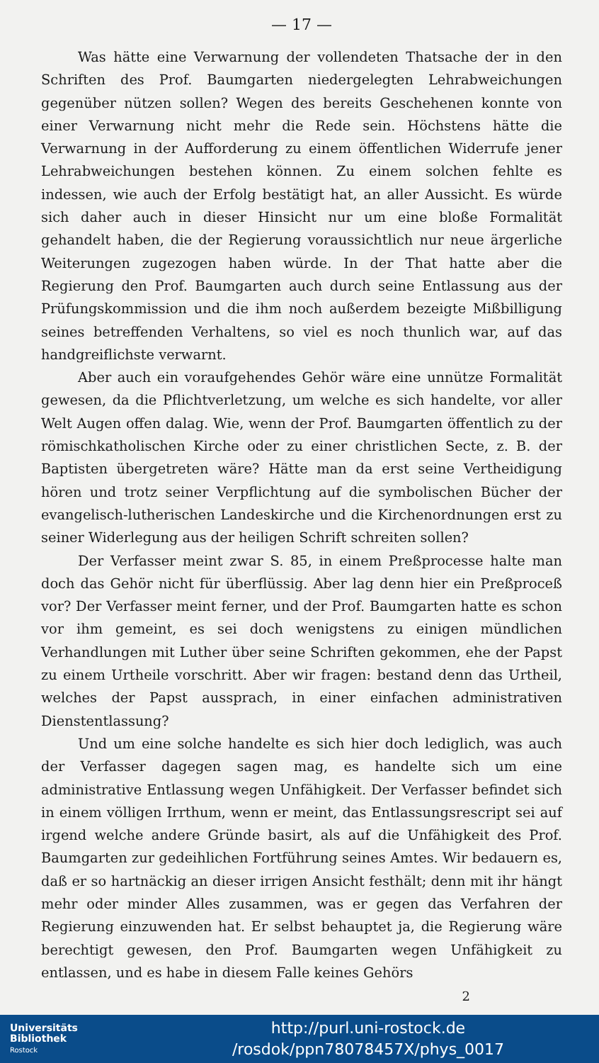— 17 —
Was hätte eine Verwarnung der vollendeten Thatsache der in den Schriften des Prof. Baumgarten niedergelegten Lehrabweichungen gegenüber nützen sollen? Wegen des bereits Geschehenen konnte von einer Verwarnung nicht mehr die Rede sein. Höchstens hätte die Verwarnung in der Aufforderung zu einem öffentlichen Widerrufe jener Lehrabweichungen bestehen können. Zu einem solchen fehlte es indessen, wie auch der Erfolg bestätigt hat, an aller Aussicht. Es würde sich daher auch in dieser Hinsicht nur um eine bloße Formalität gehandelt haben, die der Regierung voraussichtlich nur neue ärgerliche Weiterungen zugezogen haben würde. In der That hatte aber die Regierung den Prof. Baumgarten auch durch seine Entlassung aus der Prüfungskommission und die ihm noch außerdem bezeigte Mißbilligung seines betreffenden Verhaltens, so viel es noch thunlich war, auf das handgreiflichste verwarnt.
Aber auch ein voraufgehendes Gehör wäre eine unnütze Formalität gewesen, da die Pflichtverletzung, um welche es sich handelte, vor aller Welt Augen offen dalag. Wie, wenn der Prof. Baumgarten öffentlich zu der römischkatholischen Kirche oder zu einer christlichen Secte, z. B. der Baptisten übergetreten wäre? Hätte man da erst seine Vertheidigung hören und trotz seiner Verpflichtung auf die symbolischen Bücher der evangelisch-lutherischen Landeskirche und die Kirchenordnungen erst zu seiner Widerlegung aus der heiligen Schrift schreiten sollen?
Der Verfasser meint zwar S. 85, in einem Preßprocesse halte man doch das Gehör nicht für überflüssig. Aber lag denn hier ein Preßproceß vor? Der Verfasser meint ferner, und der Prof. Baumgarten hatte es schon vor ihm gemeint, es sei doch wenigstens zu einigen mündlichen Verhandlungen mit Luther über seine Schriften gekommen, ehe der Papst zu einem Urtheile vorschritt. Aber wir fragen: bestand denn das Urtheil, welches der Papst aussprach, in einer einfachen administrativen Dienstentlassung?
Und um eine solche handelte es sich hier doch lediglich, was auch der Verfasser dagegen sagen mag, es handelte sich um eine administrative Entlassung wegen Unfähigkeit. Der Verfasser befindet sich in einem völligen Irrthum, wenn er meint, das Entlassungsrescript sei auf irgend welche andere Gründe basirt, als auf die Unfähigkeit des Prof. Baumgarten zur gedeihlichen Fortführung seines Amtes. Wir bedauern es, daß er so hartnäckig an dieser irrigen Ansicht festhält; denn mit ihr hängt mehr oder minder Alles zusammen, was er gegen das Verfahren der Regierung einzuwenden hat. Er selbst behauptet ja, die Regierung wäre berechtigt gewesen, den Prof. Baumgarten wegen Unfähigkeit zu entlassen, und es habe in diesem Falle keines Gehörs
2
Universitäts
Bibliothek
Rostock
http://purl.uni-rostock.de
/rosdok/ppn78078457X/phys_0017